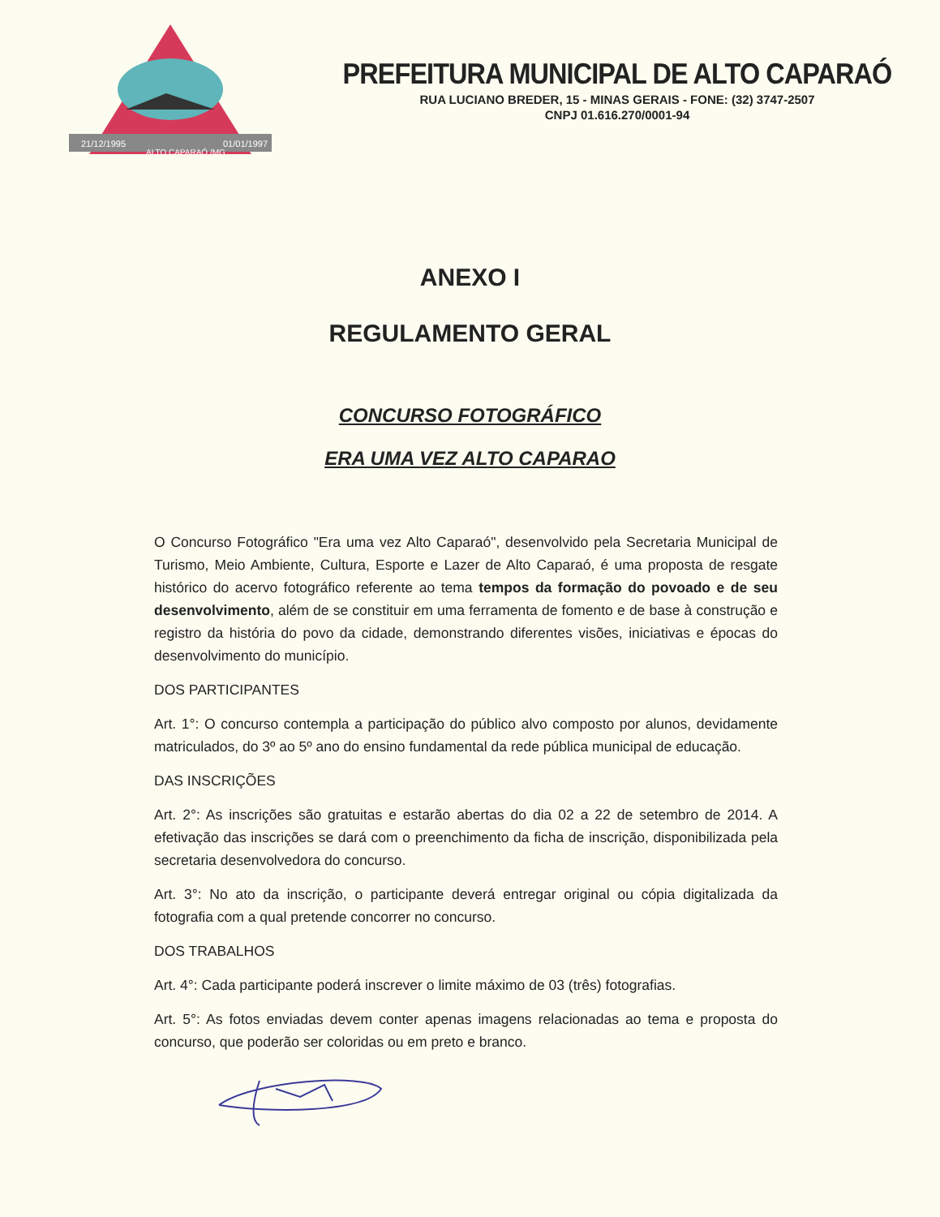21/12/1995
01/01/1997
ALTO CAPARAÓ /MG
PREFEITURA MUNICIPAL DE ALTO CAPARAÓ
RUA LUCIANO BREDER, 15 - MINAS GERAIS - FONE: (32) 3747-2507
CNPJ 01.616.270/0001-94
ANEXO I
REGULAMENTO GERAL
CONCURSO FOTOGRÁFICO
ERA UMA VEZ ALTO CAPARAO
O Concurso Fotográfico "Era uma vez Alto Caparaó", desenvolvido pela Secretaria Municipal de Turismo, Meio Ambiente, Cultura, Esporte e Lazer de Alto Caparaó, é uma proposta de resgate histórico do acervo fotográfico referente ao tema tempos da formação do povoado e de seu desenvolvimento, além de se constituir em uma ferramenta de fomento e de base à construção e registro da história do povo da cidade, demonstrando diferentes visões, iniciativas e épocas do desenvolvimento do município.
DOS PARTICIPANTES
Art. 1°: O concurso contempla a participação do público alvo composto por alunos, devidamente matriculados, do 3º ao 5º ano do ensino fundamental da rede pública municipal de educação.
DAS INSCRIÇÕES
Art. 2°: As inscrições são gratuitas e estarão abertas do dia 02 a 22 de setembro de 2014. A efetivação das inscrições se dará com o preenchimento da ficha de inscrição, disponibilizada pela secretaria desenvolvedora do concurso.
Art. 3°: No ato da inscrição, o participante deverá entregar original ou cópia digitalizada da fotografia com a qual pretende concorrer no concurso.
DOS TRABALHOS
Art. 4°: Cada participante poderá inscrever o limite máximo de 03 (três) fotografias.
Art. 5°: As fotos enviadas devem conter apenas imagens relacionadas ao tema e proposta do concurso, que poderão ser coloridas ou em preto e branco.